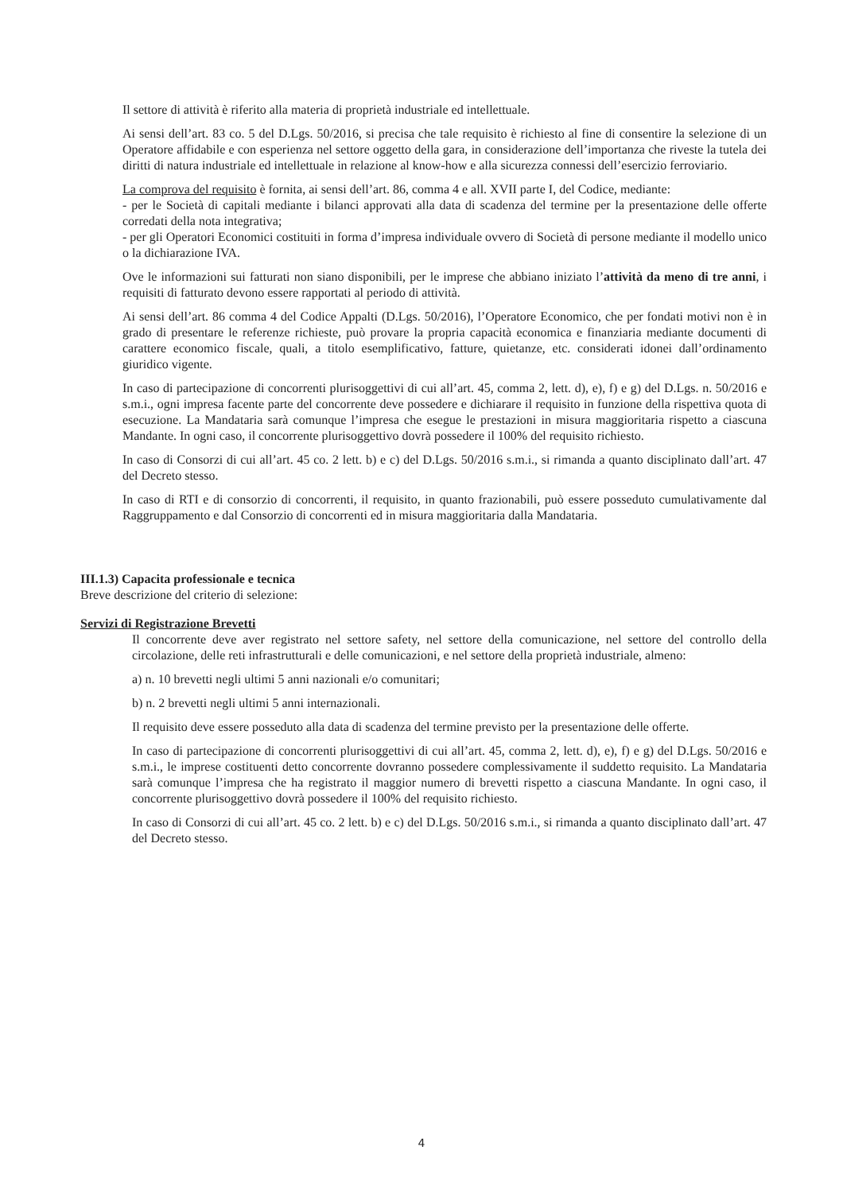Il settore di attività è riferito alla materia di proprietà industriale ed intellettuale.
Ai sensi dell’art. 83 co. 5 del D.Lgs. 50/2016, si precisa che tale requisito è richiesto al fine di consentire la selezione di un Operatore affidabile e con esperienza nel settore oggetto della gara, in considerazione dell’importanza che riveste la tutela dei diritti di natura industriale ed intellettuale in relazione al know-how e alla sicurezza connessi dell’esercizio ferroviario.
La comprova del requisito è fornita, ai sensi dell’art. 86, comma 4 e all. XVII parte I, del Codice, mediante:
- per le Società di capitali mediante i bilanci approvati alla data di scadenza del termine per la presentazione delle offerte corredati della nota integrativa;
- per gli Operatori Economici costituiti in forma d’impresa individuale ovvero di Società di persone mediante il modello unico o la dichiarazione IVA.
Ove le informazioni sui fatturati non siano disponibili, per le imprese che abbiano iniziato l’attività da meno di tre anni, i requisiti di fatturato devono essere rapportati al periodo di attività.
Ai sensi dell’art. 86 comma 4 del Codice Appalti (D.Lgs. 50/2016), l’Operatore Economico, che per fondati motivi non è in grado di presentare le referenze richieste, può provare la propria capacità economica e finanziaria mediante documenti di carattere economico fiscale, quali, a titolo esemplificativo, fatture, quietanze, etc. considerati idonei dall’ordinamento giuridico vigente.
In caso di partecipazione di concorrenti plurisoggettivi di cui all’art. 45, comma 2, lett. d), e), f) e g) del D.Lgs. n. 50/2016 e s.m.i., ogni impresa facente parte del concorrente deve possedere e dichiarare il requisito in funzione della rispettiva quota di esecuzione. La Mandataria sarà comunque l’impresa che esegue le prestazioni in misura maggioritaria rispetto a ciascuna Mandante. In ogni caso, il concorrente plurisoggettivo dovrà possedere il 100% del requisito richiesto.
In caso di Consorzi di cui all’art. 45 co. 2 lett. b) e c) del D.Lgs. 50/2016 s.m.i., si rimanda a quanto disciplinato dall’art. 47 del Decreto stesso.
In caso di RTI e di consorzio di concorrenti, il requisito, in quanto frazionabili, può essere posseduto cumulativamente dal Raggruppamento e dal Consorzio di concorrenti ed in misura maggioritaria dalla Mandataria.
III.1.3) Capacita professionale e tecnica
Breve descrizione del criterio di selezione:
Servizi di Registrazione Brevetti
Il concorrente deve aver registrato nel settore safety, nel settore della comunicazione, nel settore del controllo della circolazione, delle reti infrastrutturali e delle comunicazioni, e nel settore della proprietà industriale, almeno:
a) n. 10 brevetti negli ultimi 5 anni nazionali e/o comunitari;
b) n. 2 brevetti negli ultimi 5 anni internazionali.
Il requisito deve essere posseduto alla data di scadenza del termine previsto per la presentazione delle offerte.
In caso di partecipazione di concorrenti plurisoggettivi di cui all’art. 45, comma 2, lett. d), e), f) e g) del D.Lgs. 50/2016 e s.m.i., le imprese costituenti detto concorrente dovranno possedere complessivamente il suddetto requisito. La Mandataria sarà comunque l’impresa che ha registrato il maggior numero di brevetti rispetto a ciascuna Mandante. In ogni caso, il concorrente plurisoggettivo dovrà possedere il 100% del requisito richiesto.
In caso di Consorzi di cui all’art. 45 co. 2 lett. b) e c) del D.Lgs. 50/2016 s.m.i., si rimanda a quanto disciplinato dall’art. 47 del Decreto stesso.
4